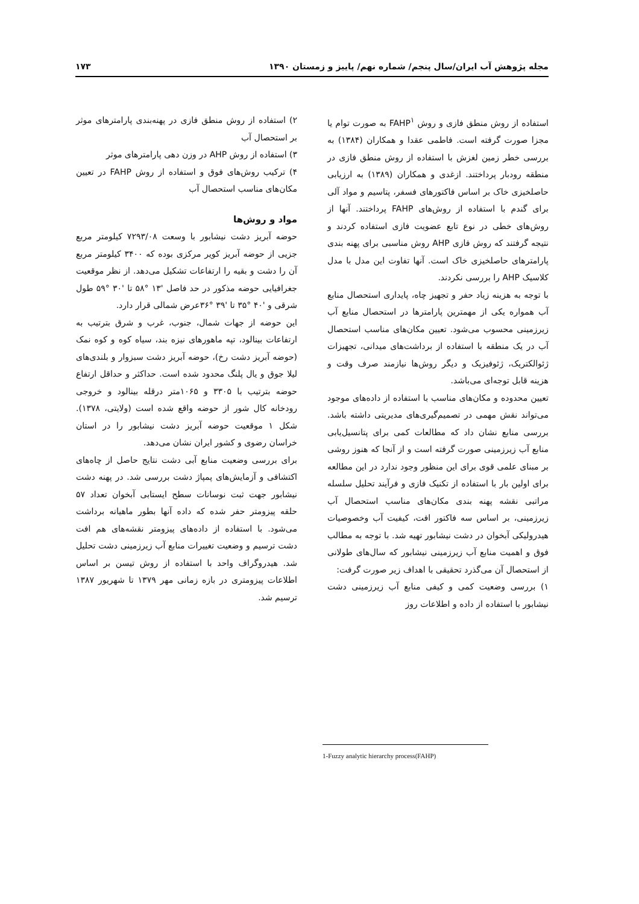مجله پژوهش آب ایران/سال پنجم/ شماره نهم/ پاییز و زمستان ۱۳۹۰ ۱۷۳
استفاده از روش منطق فازی و روش FAHP<sup>۱</sup> به صورت توام یا مجزا صورت گرفته است. فاطمی عقدا و همکاران (۱۳۸۴) به بررسی خطر زمین لغزش با استفاده از روش منطق فازی در منطقه رودبار پرداختند. ازغدی و همکاران (۱۳۸۹) به ارزیابی حاصلخیزی خاک بر اساس فاکتورهای فسفر، پتاسیم و مواد آلی برای گندم با استفاده از روش‌های FAHP پرداختند. آنها از روش‌های خطی در نوع تابع عضویت فازی استفاده کردند و نتیجه گرفتند که روش فازی AHP روش مناسبی برای پهنه بندی پارامترهای حاصلخیزی خاک است. آنها تفاوت این مدل با مدل کلاسیک AHP را بررسی نکردند.
با توجه به هزینه زیاد حفر و تجهیز چاه، پایداری استحصال منابع آب همواره یکی از مهمترین پارامترها در استحصال منابع آب زیرزمینی محسوب می‌شود. تعیین مکان‌های مناسب استحصال آب در یک منطقه با استفاده از برداشت‌های میدانی، تجهیزات ژئوالکتریک، ژئوفیزیک و دیگر روش‌ها نیازمند صرف وقت و هزینه قابل توجه‌ای می‌باشد.
تعیین محدوده و مکان‌های مناسب با استفاده از داده‌های موجود می‌تواند نقش مهمی در تصمیم‌گیری‌های مدیریتی داشته باشد. بررسی منابع نشان داد که مطالعات کمی برای پتانسیل‌یابی منابع آب زیرزمینی صورت گرفته است و از آنجا که هنوز روشی بر مبنای علمی قوی برای این منظور وجود ندارد در این مطالعه برای اولین بار با استفاده از تکنیک فازی و فرآیند تحلیل سلسله مراتبی نقشه پهنه بندی مکان‌های مناسب استحصال آب زیرزمینی، بر اساس سه فاکتور افت، کیفیت آب وخصوصیات هیدرولیکی آبخوان در دشت نیشابور تهیه شد. با توجه به مطالب فوق و اهمیت منابع آب زیرزمینی نیشابور که سال‌های طولانی از استحصال آن می‌گذرد تحقیقی با اهداف زیر صورت گرفت:
۱) بررسی وضعیت کمی و کیفی منابع آب زیرزمینی دشت نیشابور با استفاده از داده و اطلاعات روز
۲) استفاده از روش منطق فازی در پهنه‌بندی پارامترهای موثر بر استحصال آب
۳) استفاده از روش AHP در وزن دهی پارامترهای موثر
۴) ترکیب روش‌های فوق و استفاده از روش FAHP در تعیین مکان‌های مناسب استحصال آب
مواد و روش‌ها
حوضه آبریز دشت نیشابور با وسعت ۷۲۹۳/۰۸ کیلومتر مربع جزیی از حوضه آبریز کویر مرکزی بوده که ۳۴۰۰ کیلومتر مربع آن را دشت و بقیه را ارتفاعات تشکیل می‌دهد. از نظر موقعیت جغرافیایی حوضه مذکور در حد فاصل '۱۳ °۵۸ تا '۳۰ °۵۹ طول شرقی و '۴۰ °۳۵ تا '۳۹ °۳۶عرض شمالی قرار دارد.
این حوضه از جهات شمال، جنوب، غرب و شرق بترتیب به ارتفاعات بینالود، تپه ماهورهای نیزه بند، سیاه کوه و کوه نمک (حوضه آبریز دشت رخ)، حوضه آبریز دشت سبزوار و بلندی‌های لیلا جوق و یال پلنگ محدود شده است. حداکثر و حداقل ارتفاع حوضه بترتیب با ۳۳۰۵ و ۱۰۶۵متر درقله بینالود و خروجی رودخانه کال شور از حوضه واقع شده است (ولایتی، ۱۳۷۸). شکل ۱ موقعیت حوضه آبریز دشت نیشابور را در استان خراسان رضوی و کشور ایران نشان می‌دهد.
برای بررسی وضعیت منابع آبی دشت نتایج حاصل از چاه‌های اکتشافی و آزمایش‌های پمپاژ دشت بررسی شد. در پهنه دشت نیشابور جهت ثبت نوسانات سطح ایستابی آبخوان تعداد ۵۷ حلقه پیزومتر حفر شده که داده آنها بطور ماهیانه برداشت می‌شود. با استفاده از داده‌های پیزومتر نقشه‌های هم افت دشت ترسیم و وضعیت تغییرات منابع آب زیرزمینی دشت تحلیل شد. هیدروگراف واحد با استفاده از روش تیسن بر اساس اطلاعات پیزومتری در بازه زمانی مهر ۱۳۷۹ تا شهریور ۱۳۸۷ ترسیم شد.
1-Fuzzy analytic hierarchy process(FAHP)